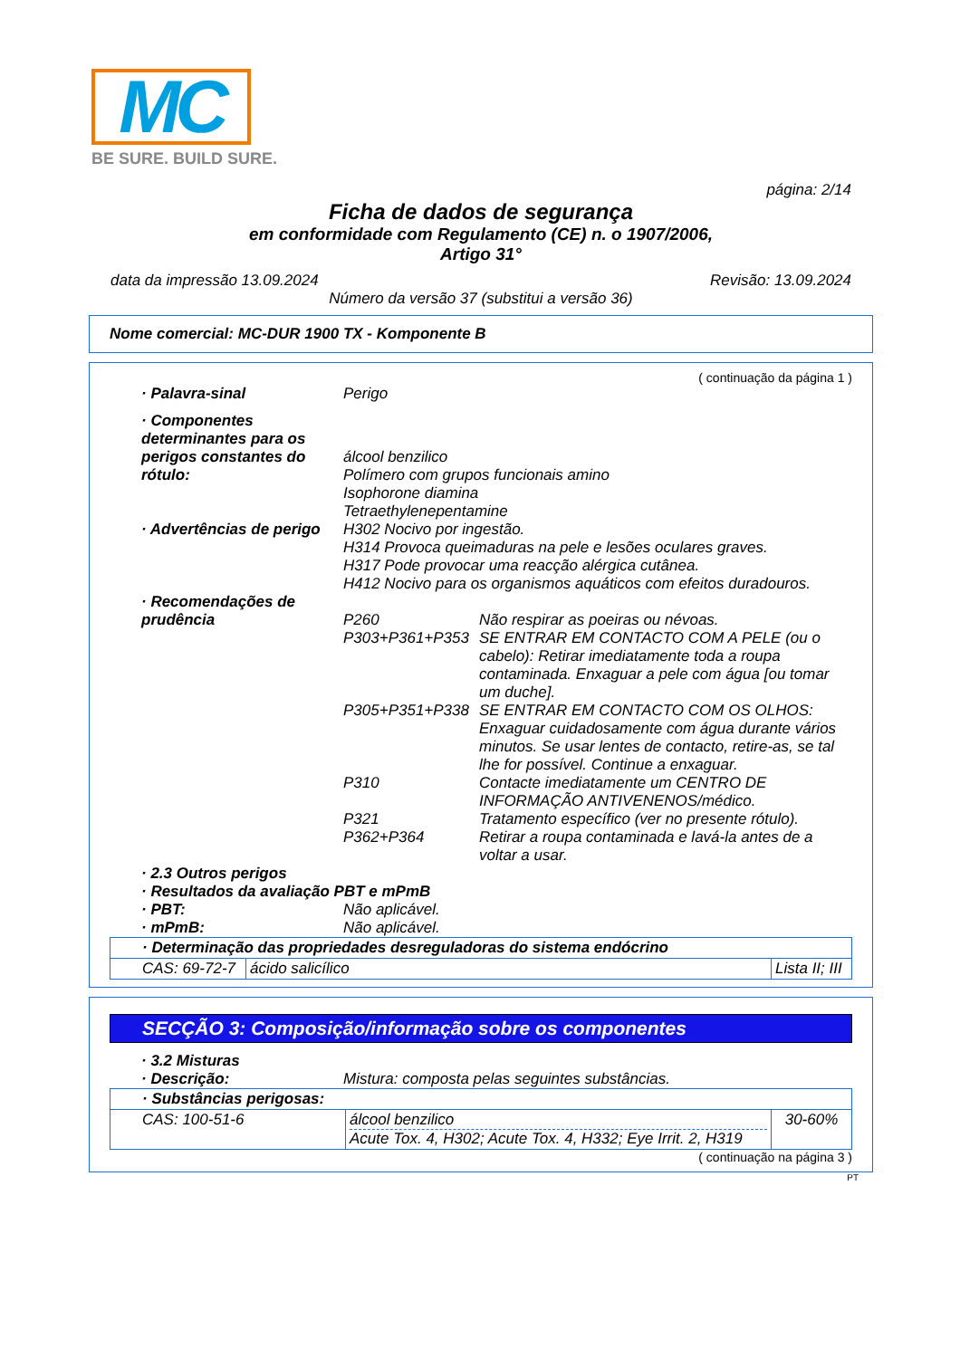MC
BE SURE. BUILD SURE.
página: 2/14
Ficha de dados de segurança
em conformidade com Regulamento (CE) n. o 1907/2006,
Artigo 31°
data da impressão 13.09.2024 Revisão: 13.09.2024
Número da versão 37 (substitui a versão 36)
Nome comercial: MC-DUR 1900 TX - Komponente B
( continuação da página 1 )
· Palavra-sinal Perigo
· Componentes determinantes para os perigos constantes do rótulo:
álcool benzilico
Polímero com grupos funcionais amino
Isophorone diamina
Tetraethylenepentamine
· Advertências de perigo H302 Nocivo por ingestão.
H314 Provoca queimaduras na pele e lesões oculares graves.
H317 Pode provocar uma reacção alérgica cutânea.
H412 Nocivo para os organismos aquáticos com efeitos duradouros.
· Recomendações de prudência
P260 Não respirar as poeiras ou névoas.
P303+P361+P353 SE ENTRAR EM CONTACTO COM A PELE (ou o cabelo): Retirar imediatamente toda a roupa contaminada. Enxaguar a pele com água [ou tomar um duche].
P305+P351+P338 SE ENTRAR EM CONTACTO COM OS OLHOS: Enxaguar cuidadosamente com água durante vários minutos. Se usar lentes de contacto, retire-as, se tal lhe for possível. Continue a enxaguar.
P310 Contacte imediatamente um CENTRO DE INFORMAÇÃO ANTIVENENOS/médico.
P321 Tratamento específico (ver no presente rótulo).
P362+P364 Retirar a roupa contaminada e lavá-la antes de a voltar a usar.
· 2.3 Outros perigos
· Resultados da avaliação PBT e mPmB
· PBT: Não aplicável.
· mPmB: Não aplicável.
| · Determinação das propriedades desreguladoras do sistema endócrino | | |
| CAS: 69-72-7 | ácido salicílico | Lista II; III |
SECÇÃO 3: Composição/informação sobre os componentes
· 3.2 Misturas
· Descrição: Mistura: composta pelas seguintes substâncias.
| · Substâncias perigosas: | | |
| CAS: 100-51-6 | álcool benzilico Acute Tox. 4, H302; Acute Tox. 4, H332; Eye Irrit. 2, H319 | 30-60% |
( continuação na página 3 )
PT